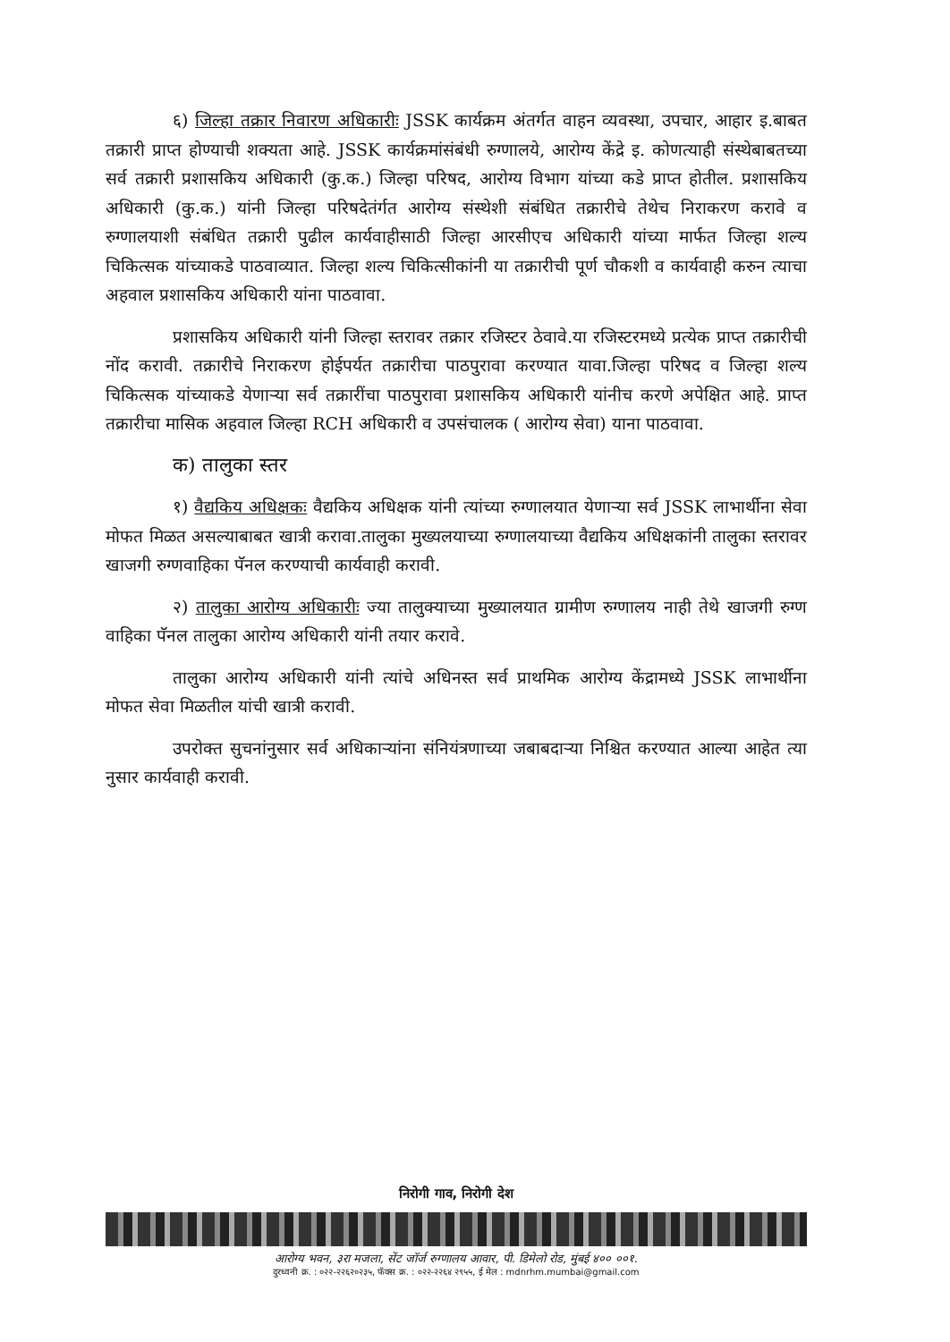६) जिल्हा तक्रार निवारण अधिकारीः JSSK कार्यक्रम अंतर्गत वाहन व्यवस्था, उपचार, आहार इ.बाबत तक्रारी प्राप्त होण्याची शक्यता आहे. JSSK कार्यक्रमांसंबंधी रुग्णालये, आरोग्य केंद्रे इ. कोणत्याही संस्थेबाबतच्या सर्व तक्रारी प्रशासकिय अधिकारी (कु.क.) जिल्हा परिषद, आरोग्य विभाग यांच्या कडे प्राप्त होतील. प्रशासकिय अधिकारी (कु.क.) यांनी जिल्हा परिषदेतंर्गत आरोग्य संस्थेशी संबंधित तक्रारीचे तेथेच निराकरण करावे व रुग्णालयाशी संबंधित तक्रारी पुढील कार्यवाहीसाठी जिल्हा आरसीएच अधिकारी यांच्या मार्फत जिल्हा शल्य चिकित्सक यांच्याकडे पाठवाव्यात. जिल्हा शल्य चिकित्सीकांनी या तक्रारीची पूर्ण चौकशी व कार्यवाही करुन त्याचा अहवाल प्रशासकिय अधिकारी यांना पाठवावा.
प्रशासकिय अधिकारी यांनी जिल्हा स्तरावर तक्रार रजिस्टर ठेवावे.या रजिस्टरमध्ये प्रत्येक प्राप्त तक्रारीची नोंद करावी. तक्रारीचे निराकरण होईपर्यत तक्रारीचा पाठपुरावा करण्यात यावा.जिल्हा परिषद व जिल्हा शल्य चिकित्सक यांच्याकडे येणाऱ्या सर्व तक्रारींचा पाठपुरावा प्रशासकिय अधिकारी यांनीच करणे अपेक्षित आहे. प्राप्त तक्रारीचा मासिक अहवाल जिल्हा RCH अधिकारी व उपसंचालक ( आरोग्य सेवा) याना पाठवावा.
क) तालुका स्तर
१) वैद्यकिय अधिक्षकः वैद्यकिय अधिक्षक यांनी त्यांच्या रुग्णालयात येणाऱ्या सर्व JSSK लाभार्थीना सेवा मोफत मिळत असल्याबाबत खात्री करावा.तालुका मुख्यलयाच्या रुग्णालयाच्या वैद्यकिय अधिक्षकांनी तालुका स्तरावर खाजगी रुग्णवाहिका पॅनल करण्याची कार्यवाही करावी.
२) तालुका आरोग्य अधिकारीः ज्या तालुक्याच्या मुख्यालयात ग्रामीण रुग्णालय नाही तेथे खाजगी रुग्ण वाहिका पॅनल तालुका आरोग्य अधिकारी यांनी तयार करावे.
तालुका आरोग्य अधिकारी यांनी त्यांचे अधिनस्त सर्व प्राथमिक आरोग्य केंद्रामध्ये JSSK लाभार्थीना मोफत सेवा मिळतील यांची खात्री करावी.
उपरोक्त सुचनांनुसार सर्व अधिकाऱ्यांना संनियंत्रणाच्या जबाबदाऱ्या निश्चित करण्यात आल्या आहेत त्या नुसार कार्यवाही करावी.
निरोगी गाव, निरोगी देश
आरोग्य भवन, ३रा मजला, सेंट जॉर्ज रुग्णालय आवार, पी. डिमेलो रोड, मुंबई ४०० ००१.
दुरध्वनी क्र. : ०२२-२२६२०२३५, फॅक्स क्र. : ०२२-२२६४ २९५५, ई मेल : mdnrhm.mumbai@gmail.com